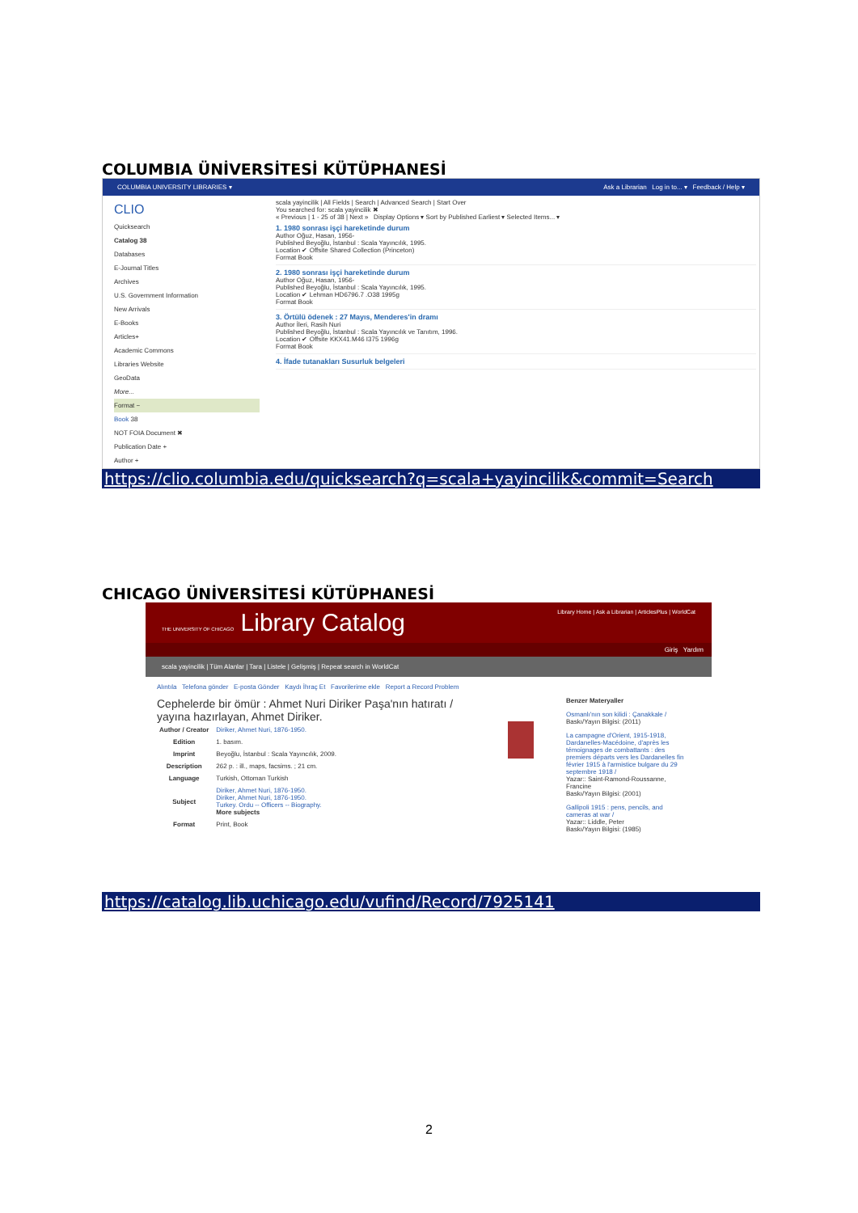COLUMBIA ÜNİVERSİTESİ KÜTÜPHANESİ
COLUMBIA UNIVERSITY LIBRARIES ▾ Ask a Librarian Log in to... ▾ Feedback / Help ▾
CLIO
Quicksearch
Catalog 38
Databases
E-Journal Titles
Archives
U.S. Government Information
New Arrivals
E-Books
Articles+
Academic Commons
Libraries Website
GeoData
More...
Format −
Book 38
NOT FOIA Document ✖
Publication Date +
Author +
scala yayincilik | All Fields | Search | Advanced Search | Start Over
You searched for: scala yayincilik ✖
« Previous | 1 - 25 of 38 | Next » Display Options ▾ Sort by Published Earliest ▾ Selected Items... ▾
1. 1980 sonrası işçi hareketinde durum
Author Oğuz, Hasan, 1956-
Published Beyoğlu, İstanbul : Scala Yayıncılık, 1995.
Location ✔ Offsite Shared Collection (Princeton)
Format Book
2. 1980 sonrası işçi hareketinde durum
Author Oğuz, Hasan, 1956-
Published Beyoğlu, İstanbul : Scala Yayıncılık, 1995.
Location ✔ Lehman HD6796.7 .O38 1995g
Format Book
3. Örtülü ödenek : 27 Mayıs, Menderes'in dramı
Author İleri, Rasih Nuri
Published Beyoğlu, İstanbul : Scala Yayıncılık ve Tanıtım, 1996.
Location ✔ Offsite KKX41.M46 I375 1996g
Format Book
4. İfade tutanakları Susurluk belgeleri
https://clio.columbia.edu/quicksearch?q=scala+yayincilik&commit=Search
CHICAGO ÜNİVERSİTESİ KÜTÜPHANESİ
THE UNIVERSITY OF CHICAGO Library Catalog Library Home | Ask a Librarian | ArticlesPlus | WorldCat
Giriş Yardım
scala yayincilik | Tüm Alanlar | Tara | Listele | Gelişmiş | Repeat search in WorldCat
Alıntıla Telefona gönder E-posta Gönder Kaydı İhraç Et Favorilerime ekle Report a Record Problem
Cephelerde bir ömür : Ahmet Nuri Diriker Paşa'nın hatıratı / yayına hazırlayan, Ahmet Diriker.
| Author / Creator | Diriker, Ahmet Nuri, 1876-1950. |
| Edition | 1. basım. |
| Imprint | Beyoğlu, İstanbul : Scala Yayıncılık, 2009. |
| Description | 262 p. : ill., maps, facsims. ; 21 cm. |
| Language | Turkish, Ottoman Turkish |
| Subject | Diriker, Ahmet Nuri, 1876-1950. Diriker, Ahmet Nuri, 1876-1950. Turkey. Ordu -- Officers -- Biography. More subjects |
| Format | Print, Book |
Benzer Materyaller
Osmanlı'nın son kilidi : Çanakkale /
Baskı/Yayın Bilgisi: (2011)
La campagne d'Orient, 1915-1918, Dardanelles-Macédoine, d'après les témoignages de combattants : des premiers départs vers les Dardanelles fin février 1915 à l'armistice bulgare du 29 septembre 1918 /
Yazar:: Saint-Ramond-Roussanne, Francine
Baskı/Yayın Bilgisi: (2001)
Gallipoli 1915 : pens, pencils, and cameras at war /
Yazar:: Liddle, Peter
Baskı/Yayın Bilgisi: (1985)
https://catalog.lib.uchicago.edu/vufind/Record/7925141
2